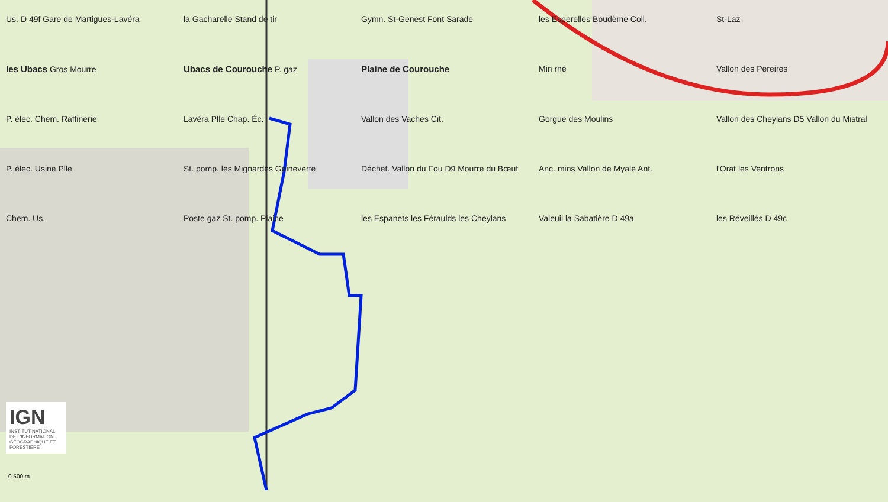Us. D 49f Gare de Martigues-Lavéra
la Gacharelle Stand de tir
Gymn. St-Genest Font Sarade
les Esperelles Boudème Coll.
St-Laz
les Ubacs Gros Mourre
Ubacs de Courouche P. gaz
Plaine de Courouche
Min rné
Vallon des Pereires
P. élec. Chem. Raffinerie
Lavéra Plle Chap. Éc.
Vallon des Vaches Cit.
Gorgue des Moulins
Vallon des Cheylans D5 Vallon du Mistral
P. élec. Usine Plle
St. pomp. les Mignardes Geineverte
Déchet. Vallon du Fou D9 Mourre du Bœuf
Anc. mins Vallon de Myale Ant.
l'Orat les Ventrons
Chem. Us.
Poste gaz St. pomp. Plaine
les Espanets les Féraulds les Cheylans
Valeuil la Sabatière D 49a
les Réveillés D 49c
IGN
INSTITUT NATIONAL DE L'INFORMATION GÉOGRAPHIQUE ET FORESTIÈRE
0 500 m